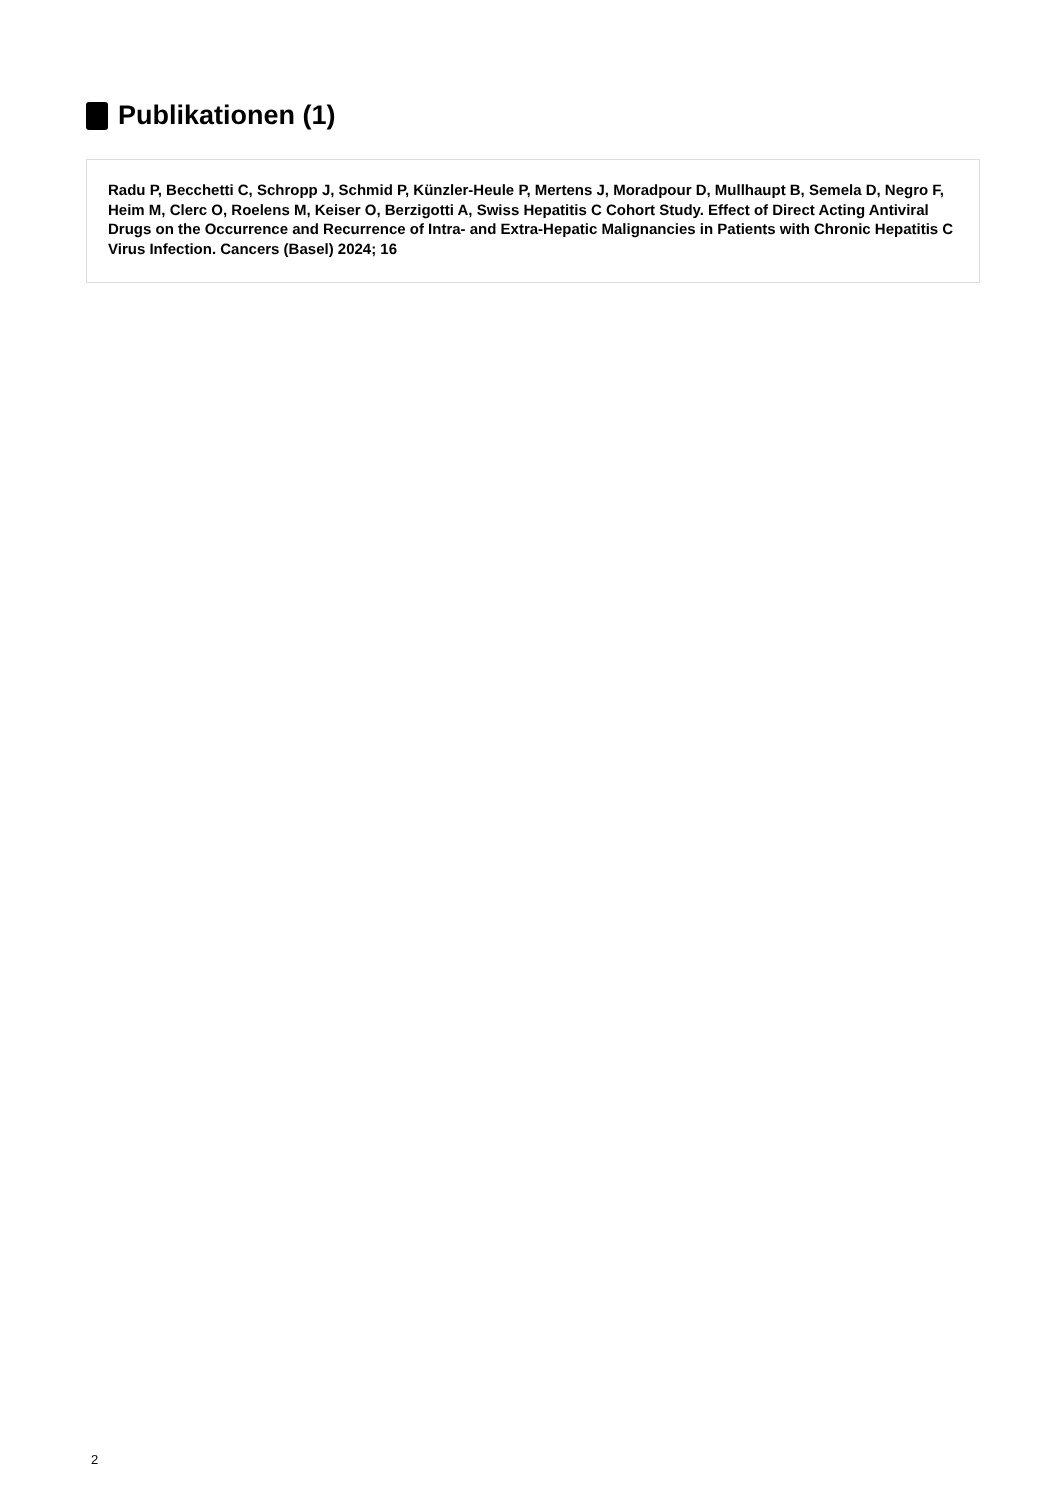Publikationen (1)
Radu P, Becchetti C, Schropp J, Schmid P, Künzler-Heule P, Mertens J, Moradpour D, Mullhaupt B, Semela D, Negro F, Heim M, Clerc O, Roelens M, Keiser O, Berzigotti A, Swiss Hepatitis C Cohort Study. Effect of Direct Acting Antiviral Drugs on the Occurrence and Recurrence of Intra- and Extra-Hepatic Malignancies in Patients with Chronic Hepatitis C Virus Infection. Cancers (Basel) 2024; 16
2